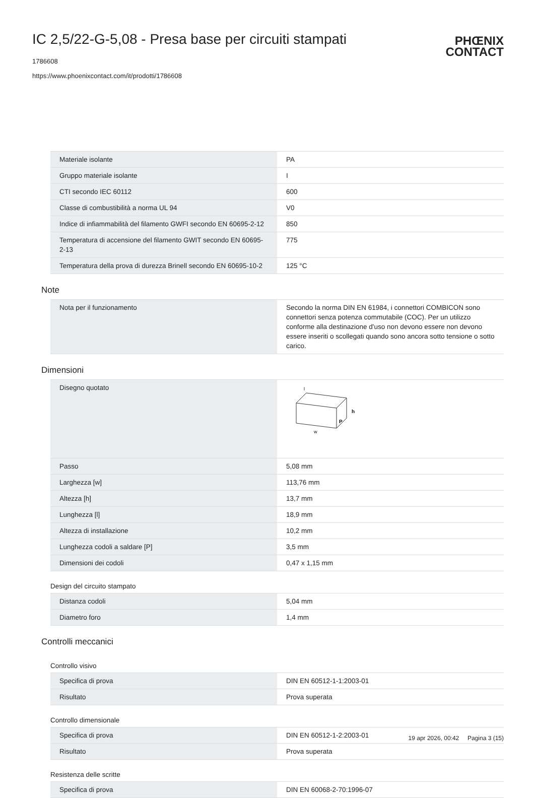IC 2,5/22-G-5,08 - Presa base per circuiti stampati
1786608
https://www.phoenixcontact.com/it/prodotti/1786608
PHŒNIX
CONTACT
| Materiale isolante | PA |
| Gruppo materiale isolante | I |
| CTI secondo IEC 60112 | 600 |
| Classe di combustibilità a norma UL 94 | V0 |
| Indice di infiammabilità del filamento GWFI secondo EN 60695-2-12 | 850 |
| Temperatura di accensione del filamento GWIT secondo EN 60695-2-13 | 775 |
| Temperatura della prova di durezza Brinell secondo EN 60695-10-2 | 125 °C |
Note
| Nota per il funzionamento | Secondo la norma DIN EN 61984, i connettori COMBICON sono connettori senza potenza commutabile (COC). Per un utilizzo conforme alla destinazione d'uso non devono essere non devono essere inseriti o scollegati quando sono ancora sotto tensione o sotto carico. |
Dimensioni
| Disegno quotato | h P w l |
| Passo | 5,08 mm |
| Larghezza [w] | 113,76 mm |
| Altezza [h] | 13,7 mm |
| Lunghezza [l] | 18,9 mm |
| Altezza di installazione | 10,2 mm |
| Lunghezza codoli a saldare [P] | 3,5 mm |
| Dimensioni dei codoli | 0,47 x 1,15 mm |
Design del circuito stampato
| Distanza codoli | 5,04 mm |
| Diametro foro | 1,4 mm |
Controlli meccanici
Controllo visivo
| Specifica di prova | DIN EN 60512-1-1:2003-01 |
| Risultato | Prova superata |
Controllo dimensionale
| Specifica di prova | DIN EN 60512-1-2:2003-01 |
| Risultato | Prova superata |
Resistenza delle scritte
| Specifica di prova | DIN EN 60068-2-70:1996-07 |
19 apr 2026, 00:42 Pagina 3 (15)